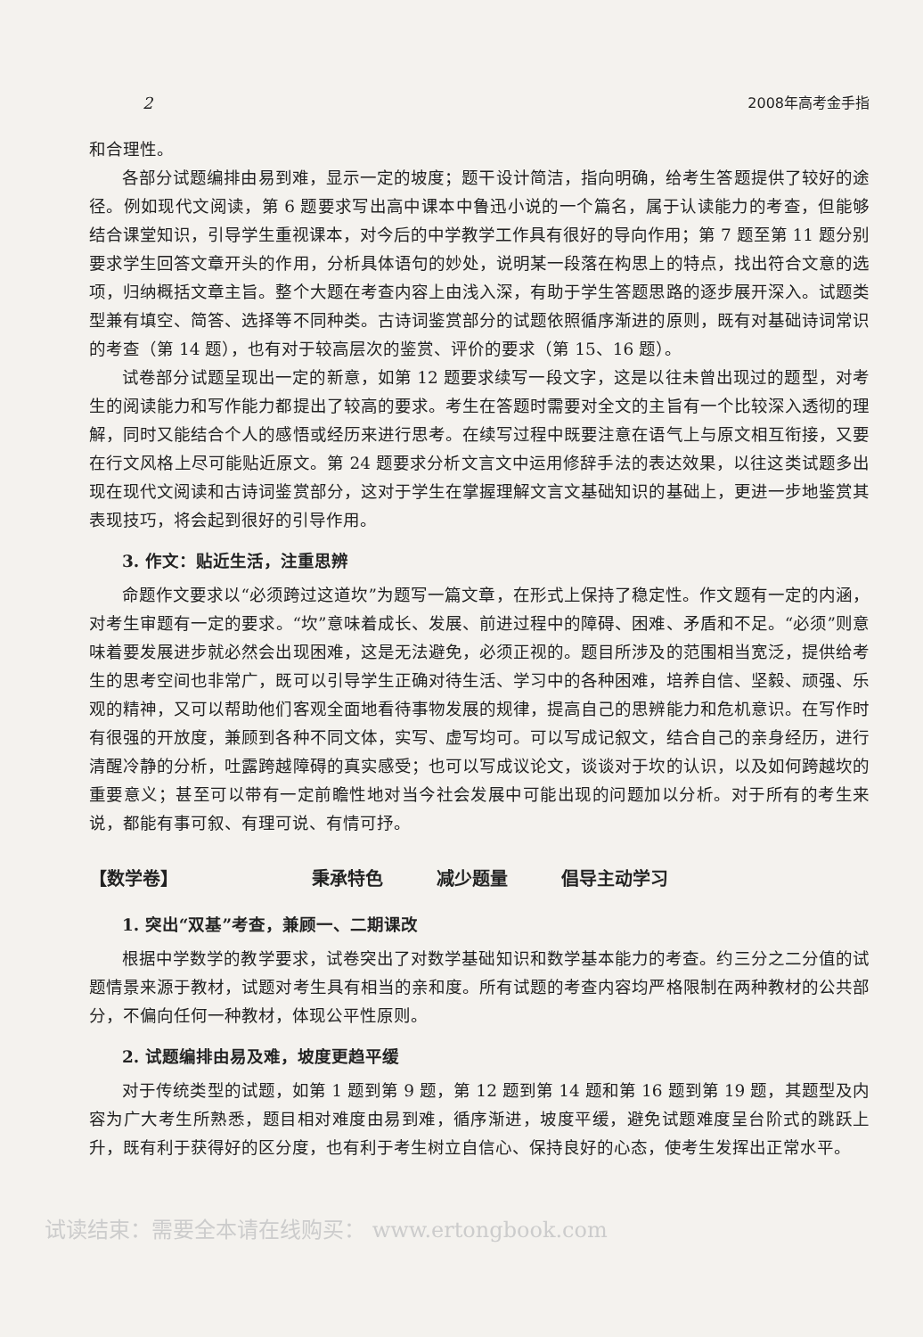2 2008年高考金手指
和合理性。
各部分试题编排由易到难，显示一定的坡度；题干设计简洁，指向明确，给考生答题提供了较好的途径。例如现代文阅读，第 6 题要求写出高中课本中鲁迅小说的一个篇名，属于认读能力的考查，但能够结合课堂知识，引导学生重视课本，对今后的中学教学工作具有很好的导向作用；第 7 题至第 11 题分别要求学生回答文章开头的作用，分析具体语句的妙处，说明某一段落在构思上的特点，找出符合文意的选项，归纳概括文章主旨。整个大题在考查内容上由浅入深，有助于学生答题思路的逐步展开深入。试题类型兼有填空、简答、选择等不同种类。古诗词鉴赏部分的试题依照循序渐进的原则，既有对基础诗词常识的考查（第 14 题），也有对于较高层次的鉴赏、评价的要求（第 15、16 题）。
试卷部分试题呈现出一定的新意，如第 12 题要求续写一段文字，这是以往未曾出现过的题型，对考生的阅读能力和写作能力都提出了较高的要求。考生在答题时需要对全文的主旨有一个比较深入透彻的理解，同时又能结合个人的感悟或经历来进行思考。在续写过程中既要注意在语气上与原文相互衔接，又要在行文风格上尽可能贴近原文。第 24 题要求分析文言文中运用修辞手法的表达效果，以往这类试题多出现在现代文阅读和古诗词鉴赏部分，这对于学生在掌握理解文言文基础知识的基础上，更进一步地鉴赏其表现技巧，将会起到很好的引导作用。
3. 作文：贴近生活，注重思辨
命题作文要求以“必须跨过这道坎”为题写一篇文章，在形式上保持了稳定性。作文题有一定的内涵，对考生审题有一定的要求。“坎”意味着成长、发展、前进过程中的障碍、困难、矛盾和不足。“必须”则意味着要发展进步就必然会出现困难，这是无法避免，必须正视的。题目所涉及的范围相当宽泛，提供给考生的思考空间也非常广，既可以引导学生正确对待生活、学习中的各种困难，培养自信、坚毅、顽强、乐观的精神，又可以帮助他们客观全面地看待事物发展的规律，提高自己的思辨能力和危机意识。在写作时有很强的开放度，兼顾到各种不同文体，实写、虚写均可。可以写成记叙文，结合自己的亲身经历，进行清醒冷静的分析，吐露跨越障碍的真实感受；也可以写成议论文，谈谈对于坎的认识，以及如何跨越坎的重要意义；甚至可以带有一定前瞻性地对当今社会发展中可能出现的问题加以分析。对于所有的考生来说，都能有事可叙、有理可说、有情可抒。
【数学卷】 秉承特色 减少题量 倡导主动学习
1. 突出“双基”考查，兼顾一、二期课改
根据中学数学的教学要求，试卷突出了对数学基础知识和数学基本能力的考查。约三分之二分值的试题情景来源于教材，试题对考生具有相当的亲和度。所有试题的考查内容均严格限制在两种教材的公共部分，不偏向任何一种教材，体现公平性原则。
2. 试题编排由易及难，坡度更趋平缓
对于传统类型的试题，如第 1 题到第 9 题，第 12 题到第 14 题和第 16 题到第 19 题，其题型及内容为广大考生所熟悉，题目相对难度由易到难，循序渐进，坡度平缓，避免试题难度呈台阶式的跳跃上升，既有利于获得好的区分度，也有利于考生树立自信心、保持良好的心态，使考生发挥出正常水平。
试读结束：需要全本请在线购买： www.ertongbook.com